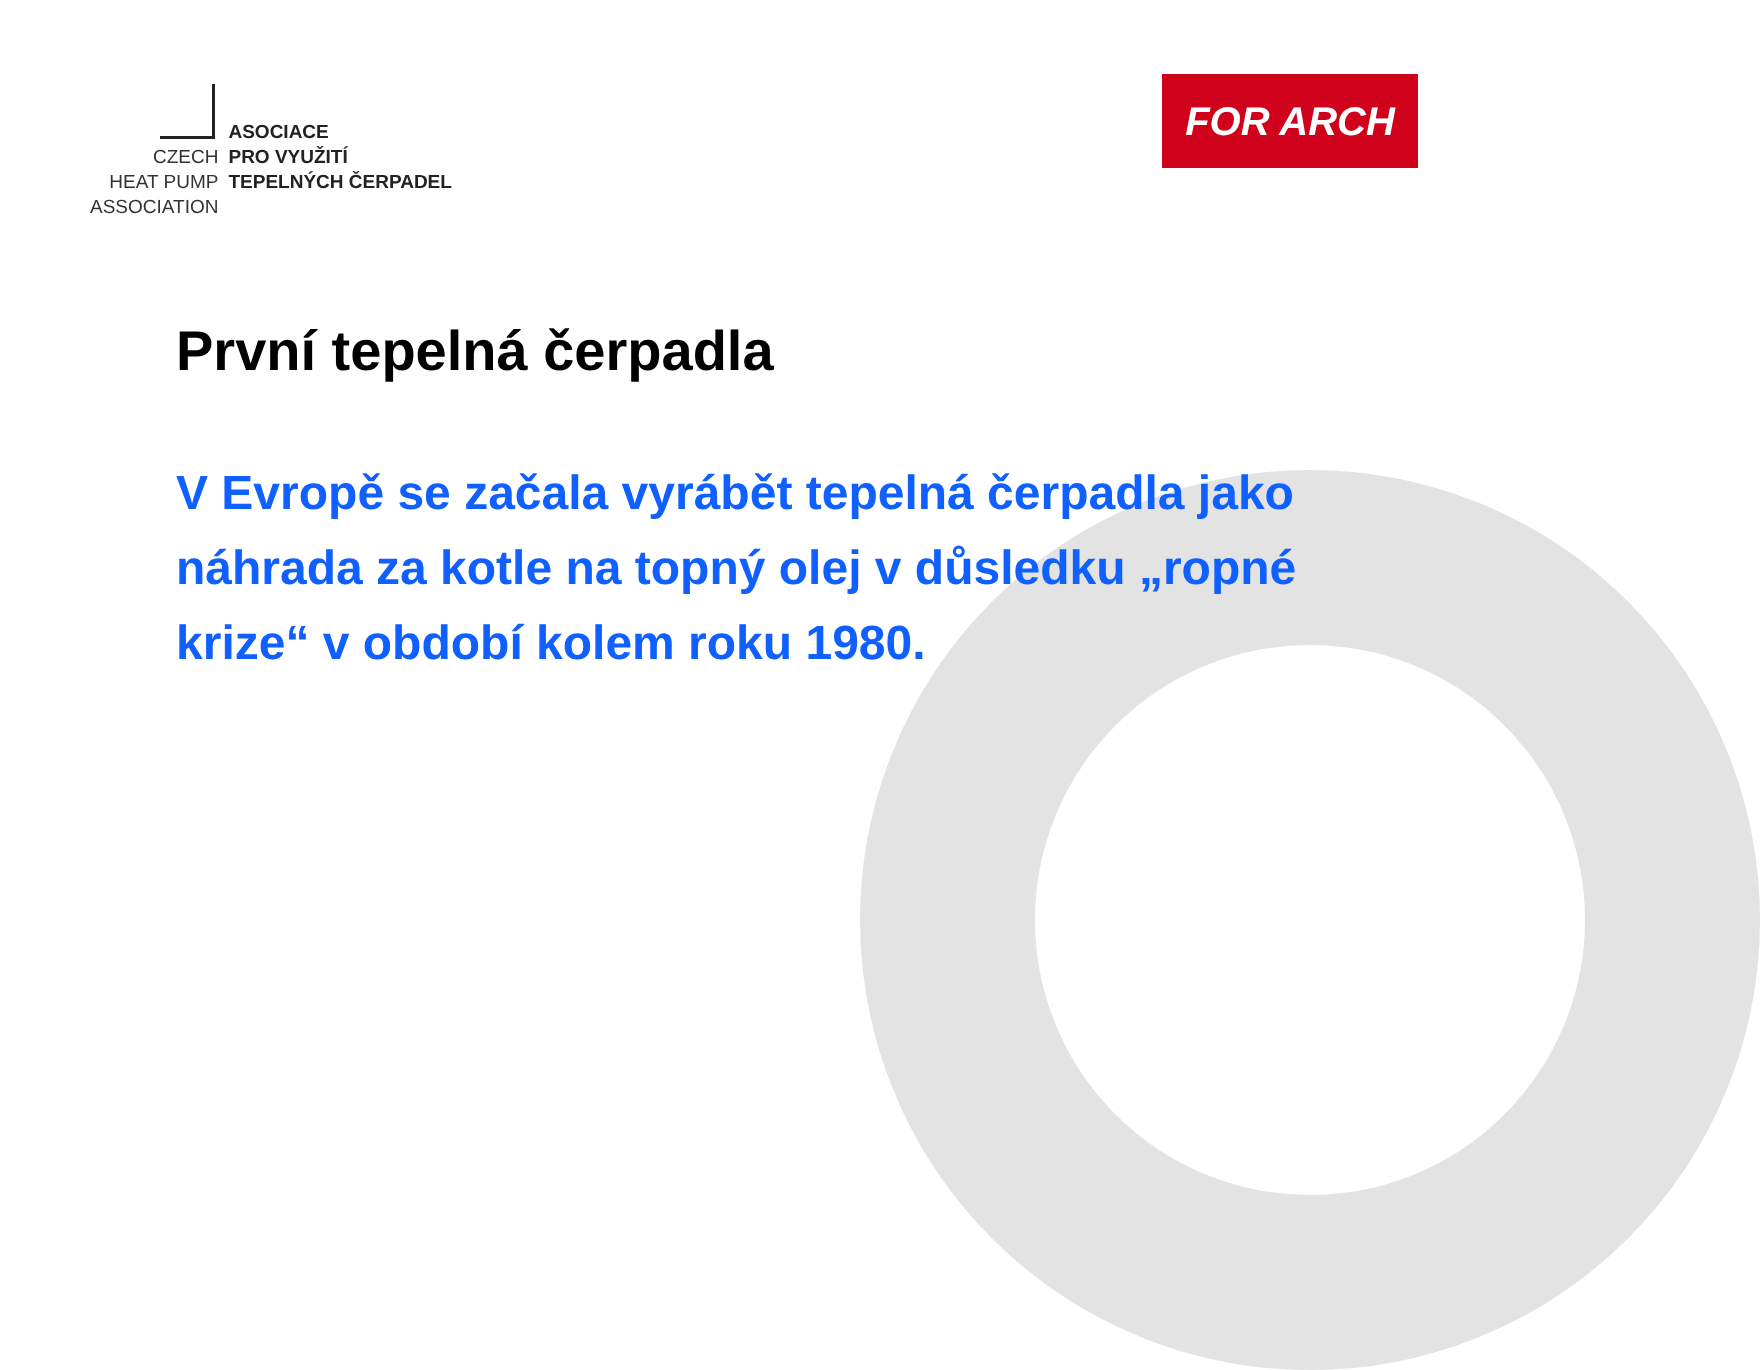CZECH
HEAT PUMP
ASSOCIATION
ASOCIACE
PRO VYUŽITÍ
TEPELNÝCH ČERPADEL
FOR ARCH
První tepelná čerpadla
V Evropě se začala vyrábět tepelná čerpadla jako náhrada za kotle na topný olej v důsledku „ropné krize“ v období kolem roku 1980.